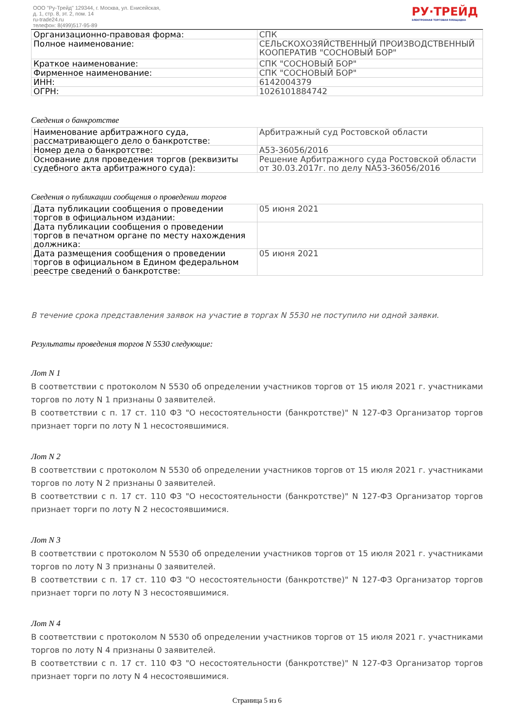ООО "Ру-Трейд" 129344, г. Москва, ул. Енисейская,
д. 1, стр. 8, эт. 2, пом. 14
ru-trade24.ru
телефон: 8(499)517-95-89
РУ·ТРЕЙД
ЭЛЕКТРОННАЯ ТОРГОВАЯ ПЛОЩАДКА
| Организационно-правовая форма: | СПК |
| Полное наименование: | СЕЛЬСКОХОЗЯЙСТВЕННЫЙ ПРОИЗВОДСТВЕННЫЙ КООПЕРАТИВ "СОСНОВЫЙ БОР" |
| Краткое наименование: | СПК "СОСНОВЫЙ БОР" |
| Фирменное наименование: | СПК "СОСНОВЫЙ БОР" |
| ИНН: | 6142004379 |
| ОГРН: | 1026101884742 |
Сведения о банкротстве
| Наименование арбитражного суда, рассматривающего дело о банкротстве: | Арбитражный суд Ростовской области |
| Номер дела о банкротстве: | А53-36056/2016 |
| Основание для проведения торгов (реквизиты судебного акта арбитражного суда): | Решение Арбитражного суда Ростовской области от 30.03.2017г. по делу NА53-36056/2016 |
Сведения о публикации сообщения о проведении торгов
| Дата публикации сообщения о проведении торгов в официальном издании: | 05 июня 2021 |
| Дата публикации сообщения о проведении торгов в печатном органе по месту нахождения должника: | |
| Дата размещения сообщения о проведении торгов в официальном в Едином федеральном реестре сведений о банкротстве: | 05 июня 2021 |
В течение срока представления заявок на участие в торгах N 5530 не поступило ни одной заявки.
Результаты проведения торгов N 5530 следующие:
Лот N 1
В соответствии с протоколом N 5530 об определении участников торгов от 15 июля 2021 г. участниками торгов по лоту N 1 признаны 0 заявителей.
В соответствии с п. 17 ст. 110 ФЗ "О несостоятельности (банкротстве)" N 127-ФЗ Организатор торгов признает торги по лоту N 1 несостоявшимися.
Лот N 2
В соответствии с протоколом N 5530 об определении участников торгов от 15 июля 2021 г. участниками торгов по лоту N 2 признаны 0 заявителей.
В соответствии с п. 17 ст. 110 ФЗ "О несостоятельности (банкротстве)" N 127-ФЗ Организатор торгов признает торги по лоту N 2 несостоявшимися.
Лот N 3
В соответствии с протоколом N 5530 об определении участников торгов от 15 июля 2021 г. участниками торгов по лоту N 3 признаны 0 заявителей.
В соответствии с п. 17 ст. 110 ФЗ "О несостоятельности (банкротстве)" N 127-ФЗ Организатор торгов признает торги по лоту N 3 несостоявшимися.
Лот N 4
В соответствии с протоколом N 5530 об определении участников торгов от 15 июля 2021 г. участниками торгов по лоту N 4 признаны 0 заявителей.
В соответствии с п. 17 ст. 110 ФЗ "О несостоятельности (банкротстве)" N 127-ФЗ Организатор торгов признает торги по лоту N 4 несостоявшимися.
Страница 5 из 6